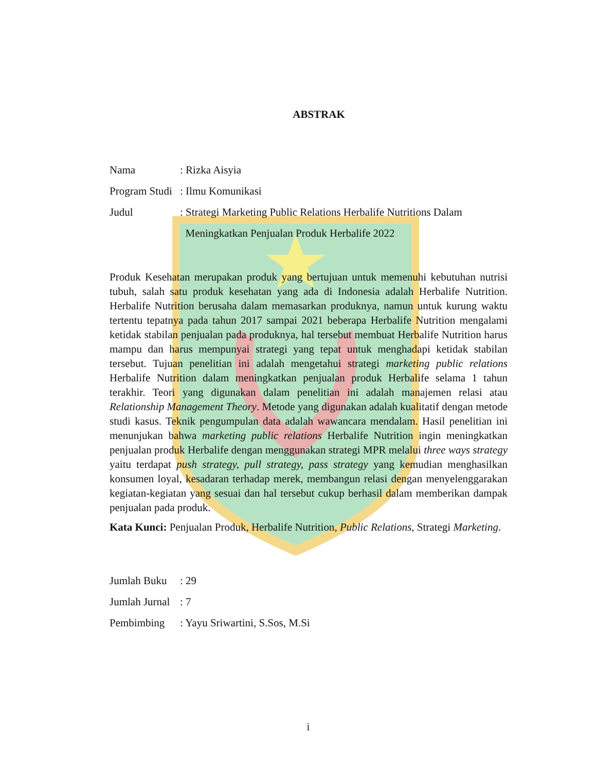ABSTRAK
Nama: Rizka Aisyia
Program Studi: Ilmu Komunikasi
Judul: Strategi Marketing Public Relations Herbalife Nutritions Dalam
Meningkatkan Penjualan Produk Herbalife 2022
Produk Kesehatan merupakan produk yang bertujuan untuk memenuhi kebutuhan nutrisi tubuh, salah satu produk kesehatan yang ada di Indonesia adalah Herbalife Nutrition. Herbalife Nutrition berusaha dalam memasarkan produknya, namun untuk kurung waktu tertentu tepatnya pada tahun 2017 sampai 2021 beberapa Herbalife Nutrition mengalami ketidak stabilan penjualan pada produknya, hal tersebut membuat Herbalife Nutrition harus mampu dan harus mempunyai strategi yang tepat untuk menghadapi ketidak stabilan tersebut. Tujuan penelitian ini adalah mengetahui strategi marketing public relations Herbalife Nutrition dalam meningkatkan penjualan produk Herbalife selama 1 tahun terakhir. Teori yang digunakan dalam penelitian ini adalah manajemen relasi atau Relationship Management Theory. Metode yang digunakan adalah kualitatif dengan metode studi kasus. Teknik pengumpulan data adalah wawancara mendalam. Hasil penelitian ini menunjukan bahwa marketing public relations Herbalife Nutrition ingin meningkatkan penjualan produk Herbalife dengan menggunakan strategi MPR melalui three ways strategy yaitu terdapat push strategy, pull strategy, pass strategy yang kemudian menghasilkan konsumen loyal, kesadaran terhadap merek, membangun relasi dengan menyelenggarakan kegiatan-kegiatan yang sesuai dan hal tersebut cukup berhasil dalam memberikan dampak penjualan pada produk.
Kata Kunci: Penjualan Produk, Herbalife Nutrition, Public Relations, Strategi Marketing.
Jumlah Buku: 29
Jumlah Jurnal: 7
Pembimbing: Yayu Sriwartini, S.Sos, M.Si
i